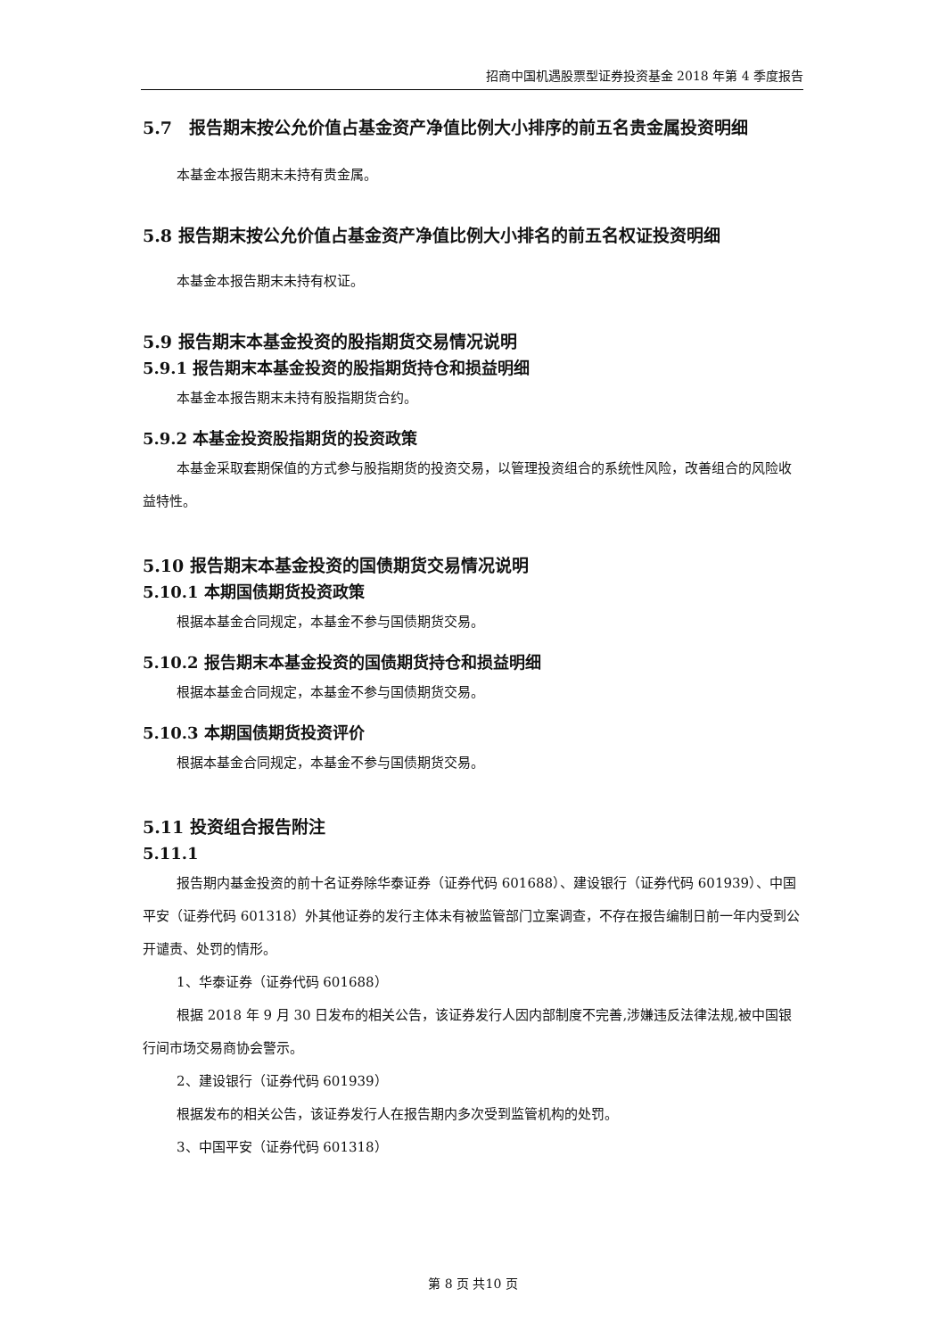招商中国机遇股票型证券投资基金 2018 年第 4 季度报告
5.7　报告期末按公允价值占基金资产净值比例大小排序的前五名贵金属投资明细
本基金本报告期末未持有贵金属。
5.8 报告期末按公允价值占基金资产净值比例大小排名的前五名权证投资明细
本基金本报告期末未持有权证。
5.9 报告期末本基金投资的股指期货交易情况说明
5.9.1 报告期末本基金投资的股指期货持仓和损益明细
本基金本报告期末未持有股指期货合约。
5.9.2 本基金投资股指期货的投资政策
本基金采取套期保值的方式参与股指期货的投资交易，以管理投资组合的系统性风险，改善组合的风险收益特性。
5.10 报告期末本基金投资的国债期货交易情况说明
5.10.1 本期国债期货投资政策
根据本基金合同规定，本基金不参与国债期货交易。
5.10.2 报告期末本基金投资的国债期货持仓和损益明细
根据本基金合同规定，本基金不参与国债期货交易。
5.10.3 本期国债期货投资评价
根据本基金合同规定，本基金不参与国债期货交易。
5.11 投资组合报告附注
5.11.1
报告期内基金投资的前十名证券除华泰证券（证券代码 601688）、建设银行（证券代码 601939）、中国平安（证券代码 601318）外其他证券的发行主体未有被监管部门立案调查，不存在报告编制日前一年内受到公开谴责、处罚的情形。
1、华泰证券（证券代码 601688）
根据 2018 年 9 月 30 日发布的相关公告，该证券发行人因内部制度不完善,涉嫌违反法律法规,被中国银行间市场交易商协会警示。
2、建设银行（证券代码 601939）
根据发布的相关公告，该证券发行人在报告期内多次受到监管机构的处罚。
3、中国平安（证券代码 601318）
第 8 页 共10 页